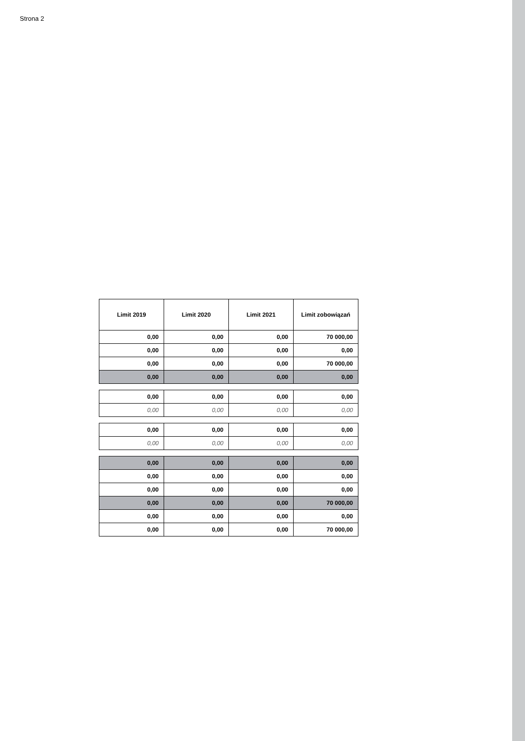Strona 2
| Limit 2019 | Limit 2020 | Limit 2021 | Limit zobowiązań |
| --- | --- | --- | --- |
| 0,00 | 0,00 | 0,00 | 70 000,00 |
| 0,00 | 0,00 | 0,00 | 0,00 |
| 0,00 | 0,00 | 0,00 | 70 000,00 |
| 0,00 | 0,00 | 0,00 | 0,00 |
| 0,00 | 0,00 | 0,00 | 0,00 |
| 0,00 | 0,00 | 0,00 | 0,00 |
| 0,00 | 0,00 | 0,00 | 0,00 |
| 0,00 | 0,00 | 0,00 | 0,00 |
| 0,00 | 0,00 | 0,00 | 0,00 |
| 0,00 | 0,00 | 0,00 | 0,00 |
| 0,00 | 0,00 | 0,00 | 0,00 |
| 0,00 | 0,00 | 0,00 | 70 000,00 |
| 0,00 | 0,00 | 0,00 | 0,00 |
| 0,00 | 0,00 | 0,00 | 70 000,00 |